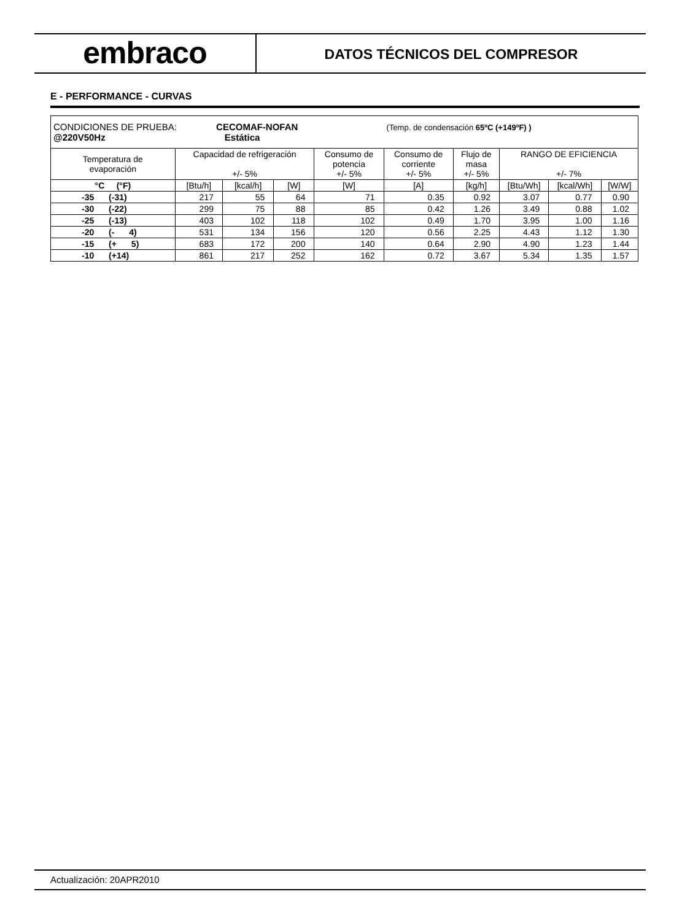embraco
DATOS TÉCNICOS DEL COMPRESOR
E - PERFORMANCE - CURVAS
| CONDICIONES DE PRUEBA: CECOMAF-NOFAN (Temp. de condensación 65ºC (+149ºF) ) @220V50Hz Estática | | | | | | | | | |
| Temperatura de evaporación | Capacidad de refrigeración +/- 5% | | | Consumo de potencia +/- 5% | Consumo de corriente +/- 5% | Flujo de masa +/- 5% | RANGO DE EFICIENCIA +/- 7% | | |
| °C (°F) | [Btu/h] | [kcal/h] | [W] | [W] | [A] | [kg/h] | [Btu/Wh] | [kcal/Wh] | [W/W] |
| -35 (-31) | 217 | 55 | 64 | 71 | 0.35 | 0.92 | 3.07 | 0.77 | 0.90 |
| -30 (-22) | 299 | 75 | 88 | 85 | 0.42 | 1.26 | 3.49 | 0.88 | 1.02 |
| -25 (-13) | 403 | 102 | 118 | 102 | 0.49 | 1.70 | 3.95 | 1.00 | 1.16 |
| -20 (- 4) | 531 | 134 | 156 | 120 | 0.56 | 2.25 | 4.43 | 1.12 | 1.30 |
| -15 (+ 5) | 683 | 172 | 200 | 140 | 0.64 | 2.90 | 4.90 | 1.23 | 1.44 |
| -10 (+14) | 861 | 217 | 252 | 162 | 0.72 | 3.67 | 5.34 | 1.35 | 1.57 |
Actualización: 20APR2010